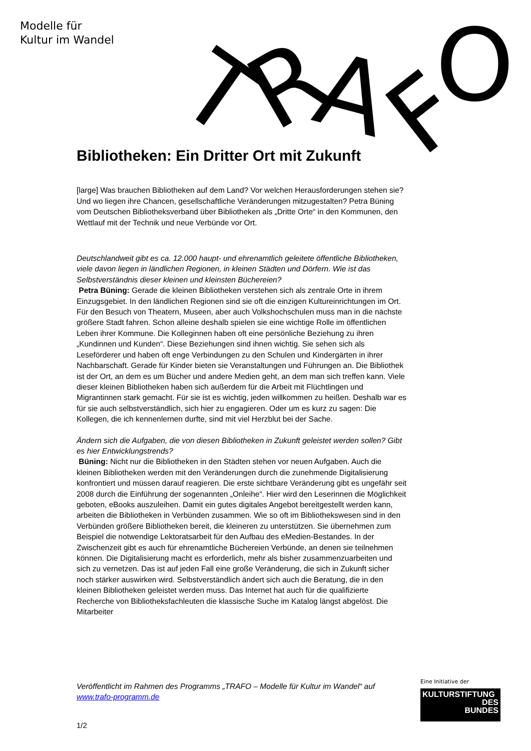Modelle für
Kultur im Wandel
T
R
A
F
O
Bibliotheken: Ein Dritter Ort mit Zukunft
[large] Was brauchen Bibliotheken auf dem Land? Vor welchen Herausforderungen stehen sie? Und wo liegen ihre Chancen, gesellschaftliche Veränderungen mitzugestalten? Petra Büning vom Deutschen Bibliotheksverband über Bibliotheken als „Dritte Orte“ in den Kommunen, den Wettlauf mit der Technik und neue Verbünde vor Ort.
Deutschlandweit gibt es ca. 12.000 haupt- und ehrenamtlich geleitete öffentliche Bibliotheken, viele davon liegen in ländlichen Regionen, in kleinen Städten und Dörfern. Wie ist das Selbstverständnis dieser kleinen und kleinsten Büchereien?
Petra Büning: Gerade die kleinen Bibliotheken verstehen sich als zentrale Orte in ihrem Einzugsgebiet. In den ländlichen Regionen sind sie oft die einzigen Kultureinrichtungen im Ort. Für den Besuch von Theatern, Museen, aber auch Volkshochschulen muss man in die nächste größere Stadt fahren. Schon alleine deshalb spielen sie eine wichtige Rolle im öffentlichen Leben ihrer Kommune. Die Kolleginnen haben oft eine persönliche Beziehung zu ihren „Kundinnen und Kunden“. Diese Beziehungen sind ihnen wichtig. Sie sehen sich als Leseförderer und haben oft enge Verbindungen zu den Schulen und Kindergärten in ihrer Nachbarschaft. Gerade für Kinder bieten sie Veranstaltungen und Führungen an. Die Bibliothek ist der Ort, an dem es um Bücher und andere Medien geht, an dem man sich treffen kann. Viele dieser kleinen Bibliotheken haben sich außerdem für die Arbeit mit Flüchtlingen und Migrantinnen stark gemacht. Für sie ist es wichtig, jeden willkommen zu heißen. Deshalb war es für sie auch selbstverständlich, sich hier zu engagieren. Oder um es kurz zu sagen: Die Kollegen, die ich kennenlernen durfte, sind mit viel Herzblut bei der Sache.
Ändern sich die Aufgaben, die von diesen Bibliotheken in Zukunft geleistet werden sollen? Gibt es hier Entwicklungstrends?
Büning: Nicht nur die Bibliotheken in den Städten stehen vor neuen Aufgaben. Auch die kleinen Bibliotheken werden mit den Veränderungen durch die zunehmende Digitalisierung konfrontiert und müssen darauf reagieren. Die erste sichtbare Veränderung gibt es ungefähr seit 2008 durch die Einführung der sogenannten „Onleihe“. Hier wird den Leserinnen die Möglichkeit geboten, eBooks auszuleihen. Damit ein gutes digitales Angebot bereitgestellt werden kann, arbeiten die Bibliotheken in Verbünden zusammen. Wie so oft im Bibliothekswesen sind in den Verbünden größere Bibliotheken bereit, die kleineren zu unterstützen. Sie übernehmen zum Beispiel die notwendige Lektoratsarbeit für den Aufbau des eMedien-Bestandes. In der Zwischenzeit gibt es auch für ehrenamtliche Büchereien Verbünde, an denen sie teilnehmen können. Die Digitalisierung macht es erforderlich, mehr als bisher zusammenzuarbeiten und sich zu vernetzen. Das ist auf jeden Fall eine große Veränderung, die sich in Zukunft sicher noch stärker auswirken wird. Selbstverständlich ändert sich auch die Beratung, die in den kleinen Bibliotheken geleistet werden muss. Das Internet hat auch für die qualifizierte Recherche von Bibliotheksfachleuten die klassische Suche im Katalog längst abgelöst. Die Mitarbeiter
Veröffentlicht im Rahmen des Programms „TRAFO – Modelle für Kultur im Wandel“ auf www.trafo-programm.de
1/2
Eine Initiative der
KULTURSTIFTUNG
DES
BUNDES